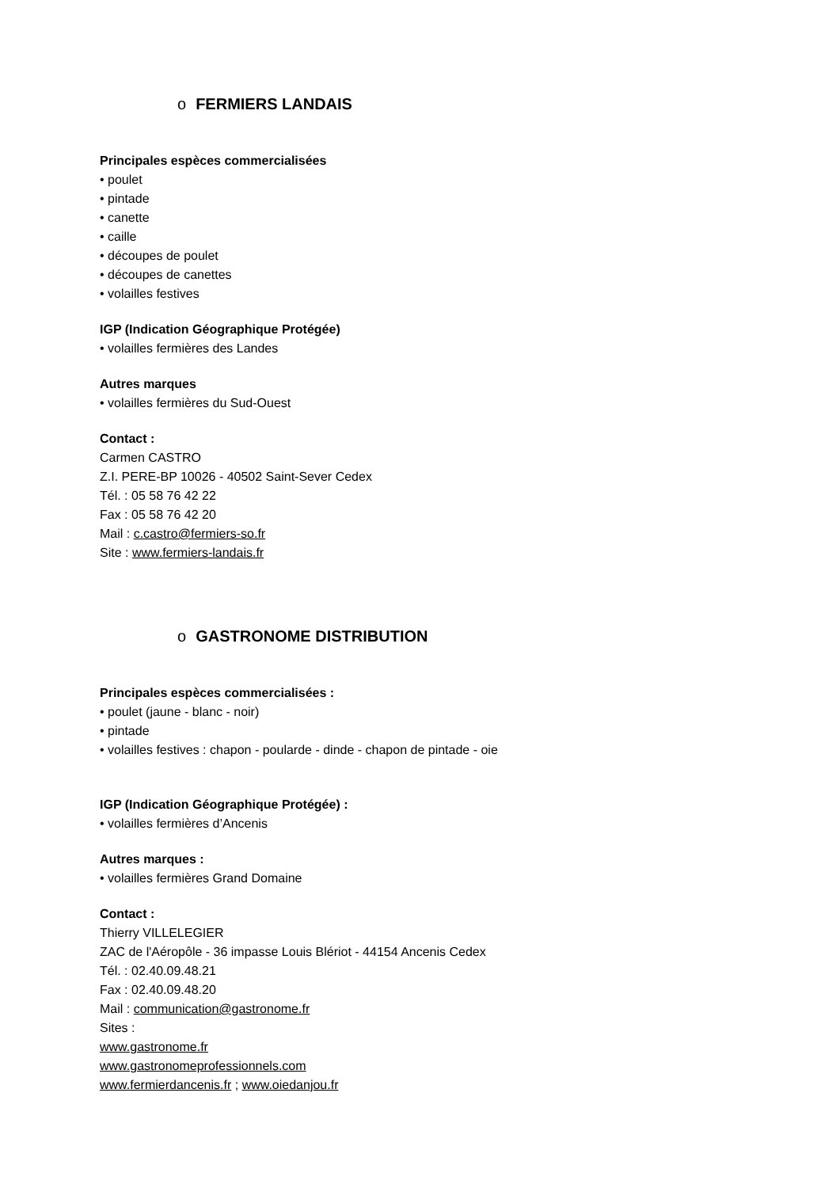o FERMIERS LANDAIS
Principales espèces commercialisées
• poulet
• pintade
• canette
• caille
• découpes de poulet
• découpes de canettes
• volailles festives
IGP (Indication Géographique Protégée)
• volailles fermières des Landes
Autres marques
• volailles fermières du Sud-Ouest
Contact :
Carmen CASTRO
Z.I. PERE-BP 10026 - 40502 Saint-Sever Cedex
Tél. : 05 58 76 42 22
Fax : 05 58 76 42 20
Mail : c.castro@fermiers-so.fr
Site : www.fermiers-landais.fr
o GASTRONOME DISTRIBUTION
Principales espèces commercialisées :
• poulet (jaune - blanc - noir)
• pintade
• volailles festives : chapon - poularde - dinde - chapon de pintade - oie
IGP (Indication Géographique Protégée) :
• volailles fermières d’Ancenis
Autres marques :
• volailles fermières Grand Domaine
Contact :
Thierry VILLELEGIER
ZAC de l'Aéropôle - 36 impasse Louis Blériot - 44154 Ancenis Cedex
Tél. : 02.40.09.48.21
Fax : 02.40.09.48.20
Mail : communication@gastronome.fr
Sites :
www.gastronome.fr
www.gastronomeprofessionnels.com
www.fermierdancenis.fr ; www.oiedanjou.fr